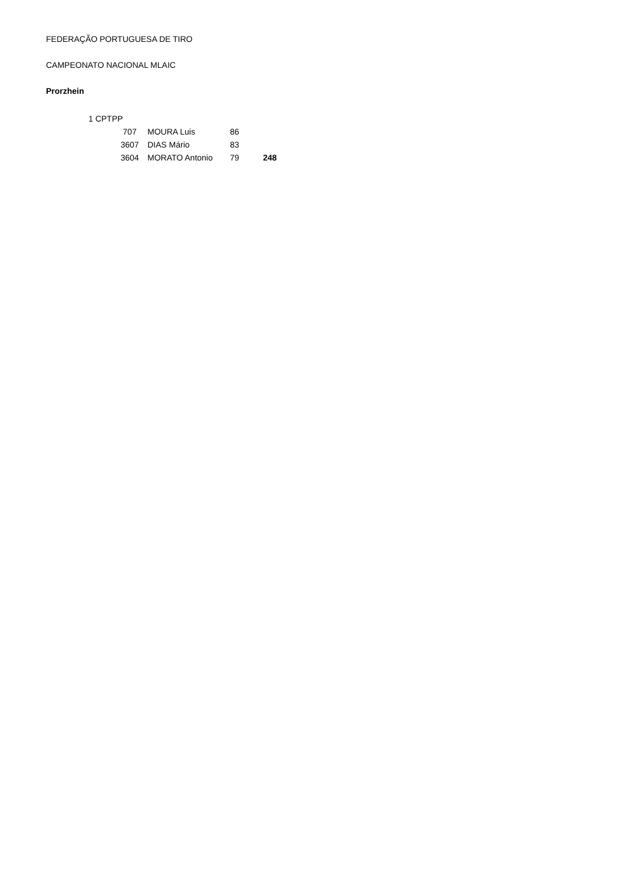FEDERAÇÃO PORTUGUESA DE TIRO
CAMPEONATO NACIONAL MLAIC
Prorzhein
| 1 CPTPP | | | | |
| | 707 | MOURA Luis | 86 | |
| | 3607 | DIAS Mário | 83 | |
| | 3604 | MORATO Antonio | 79 | 248 |